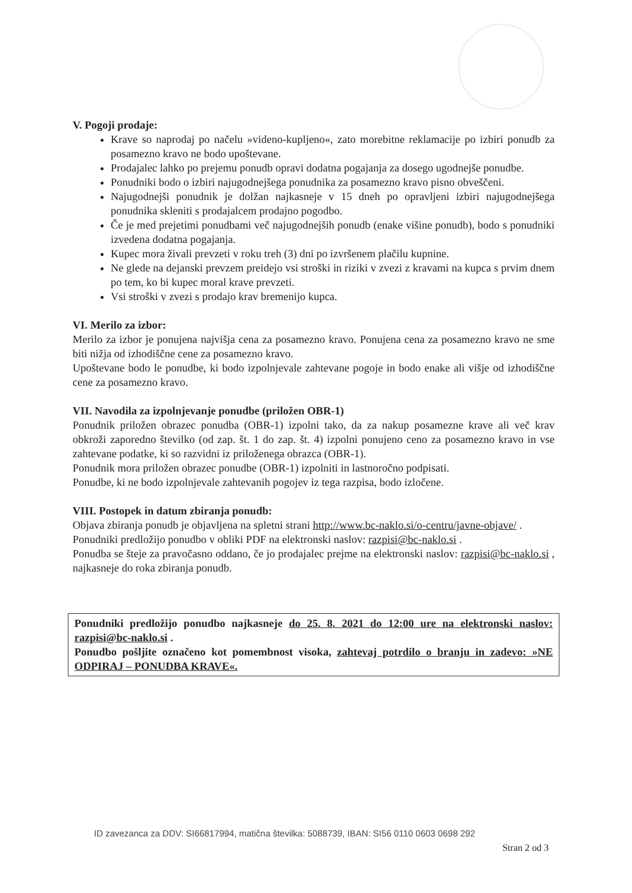V. Pogoji prodaje:
Krave so naprodaj po načelu »videno-kupljeno«, zato morebitne reklamacije po izbiri ponudb za posamezno kravo ne bodo upoštevane.
Prodajalec lahko po prejemu ponudb opravi dodatna pogajanja za dosego ugodnejše ponudbe.
Ponudniki bodo o izbiri najugodnejšega ponudnika za posamezno kravo pisno obveščeni.
Najugodnejši ponudnik je dolžan najkasneje v 15 dneh po opravljeni izbiri najugodnejšega ponudnika skleniti s prodajalcem prodajno pogodbo.
Če je med prejetimi ponudbami več najugodnejših ponudb (enake višine ponudb), bodo s ponudniki izvedena dodatna pogajanja.
Kupec mora živali prevzeti v roku treh (3) dni po izvršenem plačilu kupnine.
Ne glede na dejanski prevzem preidejo vsi stroški in riziki v zvezi z kravami na kupca s prvim dnem po tem, ko bi kupec moral krave prevzeti.
Vsi stroški v zvezi s prodajo krav bremenijo kupca.
VI. Merilo za izbor:
Merilo za izbor je ponujena najvišja cena za posamezno kravo. Ponujena cena za posamezno kravo ne sme biti nižja od izhodiščne cene za posamezno kravo.
Upoštevane bodo le ponudbe, ki bodo izpolnjevale zahtevane pogoje in bodo enake ali višje od izhodiščne cene za posamezno kravo.
VII. Navodila za izpolnjevanje ponudbe (priložen OBR-1)
Ponudnik priložen obrazec ponudba (OBR-1) izpolni tako, da za nakup posamezne krave ali več krav obkroži zaporedno številko (od zap. št. 1 do zap. št. 4) izpolni ponujeno ceno za posamezno kravo in vse zahtevane podatke, ki so razvidni iz priloženega obrazca (OBR-1).
Ponudnik mora priložen obrazec ponudbe (OBR-1) izpolniti in lastnoročno podpisati.
Ponudbe, ki ne bodo izpolnjevale zahtevanih pogojev iz tega razpisa, bodo izločene.
VIII. Postopek in datum zbiranja ponudb:
Objava zbiranja ponudb je objavljena na spletni strani http://www.bc-naklo.si/o-centru/javne-objave/ .
Ponudniki predložijo ponudbo v obliki PDF na elektronski naslov: razpisi@bc-naklo.si .
Ponudba se šteje za pravočasno oddano, če jo prodajalec prejme na elektronski naslov: razpisi@bc-naklo.si , najkasneje do roka zbiranja ponudb.
Ponudniki predložijo ponudbo najkasneje do 25. 8. 2021 do 12:00 ure na elektronski naslov: razpisi@bc-naklo.si .
Ponudbo pošljite označeno kot pomembnost visoka, zahtevaj potrdilo o branju in zadevo: »NE ODPIRAJ – PONUDBA KRAVE«.
ID zavezanca za DDV: SI66817994, matična številka: 5088739, IBAN: SI56 0110 0603 0698 292
Stran 2 od 3